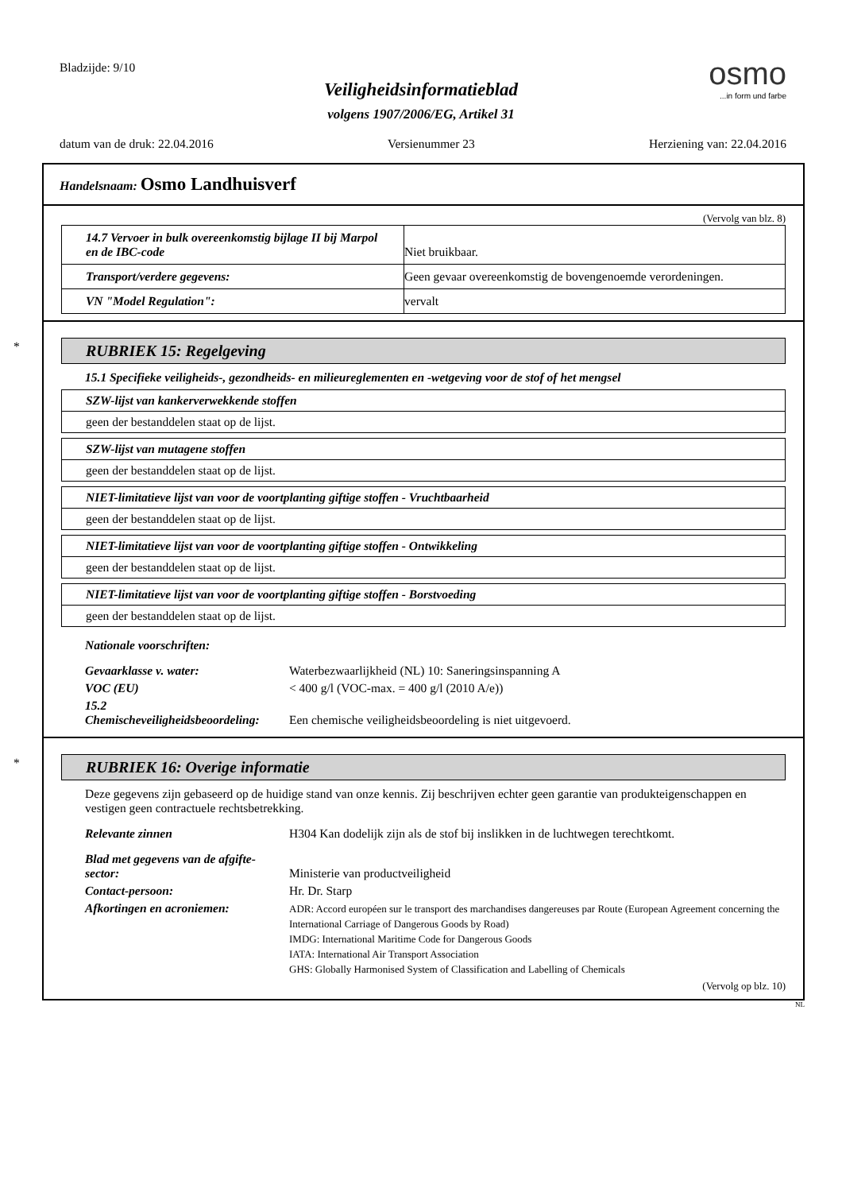Bladzijde: 9/10
Veiligheidsinformatieblad
volgens 1907/2006/EG, Artikel 31
osmo
...in form und farbe
datum van de druk: 22.04.2016 Versienummer 23 Herziening van: 22.04.2016
Handelsnaam: Osmo Landhuisverf
(Vervolg van blz. 8)
| 14.7 Vervoer in bulk overeenkomstig bijlage II bij Marpol en de IBC-code | Niet bruikbaar. |
| Transport/verdere gegevens: | Geen gevaar overeenkomstig de bovengenoemde verordeningen. |
| VN "Model Regulation": | vervalt |
*
RUBRIEK 15: Regelgeving
15.1 Specifieke veiligheids-, gezondheids- en milieureglementen en -wetgeving voor de stof of het mengsel
SZW-lijst van kankerverwekkende stoffen
geen der bestanddelen staat op de lijst.
SZW-lijst van mutagene stoffen
geen der bestanddelen staat op de lijst.
NIET-limitatieve lijst van voor de voortplanting giftige stoffen - Vruchtbaarheid
geen der bestanddelen staat op de lijst.
NIET-limitatieve lijst van voor de voortplanting giftige stoffen - Ontwikkeling
geen der bestanddelen staat op de lijst.
NIET-limitatieve lijst van voor de voortplanting giftige stoffen - Borstvoeding
geen der bestanddelen staat op de lijst.
Nationale voorschriften:
Gevaarklasse v. water: Waterbezwaarlijkheid (NL) 10: Saneringsinspanning A
VOC (EU) < 400 g/l (VOC-max. = 400 g/l (2010 A/e))
15.2
Chemischeveiligheidsbeoordeling: Een chemische veiligheidsbeoordeling is niet uitgevoerd.
*
RUBRIEK 16: Overige informatie
Deze gegevens zijn gebaseerd op de huidige stand van onze kennis. Zij beschrijven echter geen garantie van produkteigenschappen en vestigen geen contractuele rechtsbetrekking.
Relevante zinnen H304 Kan dodelijk zijn als de stof bij inslikken in de luchtwegen terechtkomt.
Blad met gegevens van de afgifte-
sector: Ministerie van productveiligheid
Contact-persoon: Hr. Dr. Starp
Afkortingen en acroniemen: ADR: Accord européen sur le transport des marchandises dangereuses par Route (European Agreement concerning the International Carriage of Dangerous Goods by Road)
IMDG: International Maritime Code for Dangerous Goods
IATA: International Air Transport Association
GHS: Globally Harmonised System of Classification and Labelling of Chemicals
(Vervolg op blz. 10)
NL